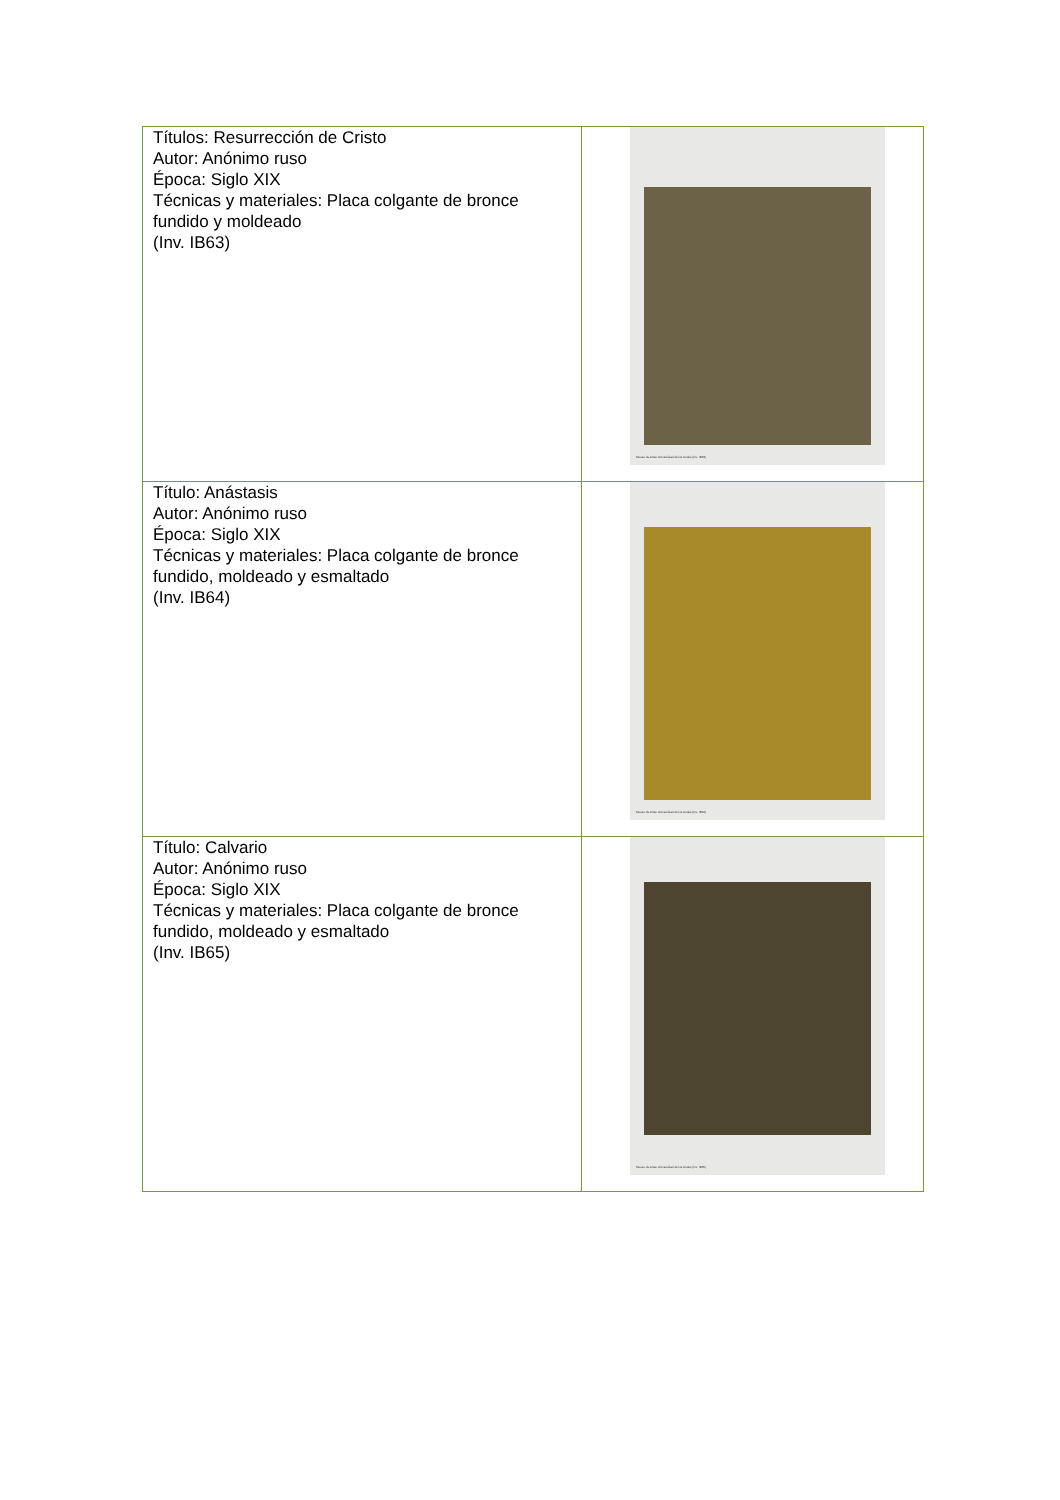| Títulos: Resurrección de Cristo Autor: Anónimo ruso Época: Siglo XIX Técnicas y materiales: Placa colgante de bronce fundido y moldeado (Inv. IB63) | Museo de Artes Universidad de los Andes (Inv. IB63) |
| Título: Anástasis Autor: Anónimo ruso Época: Siglo XIX Técnicas y materiales: Placa colgante de bronce fundido, moldeado y esmaltado (Inv. IB64) | Museo de Artes Universidad de los Andes (Inv. IB64) |
| Título: Calvario Autor: Anónimo ruso Época: Siglo XIX Técnicas y materiales: Placa colgante de bronce fundido, moldeado y esmaltado (Inv. IB65) | Museo de Artes Universidad de los Andes (Inv. IB65) |